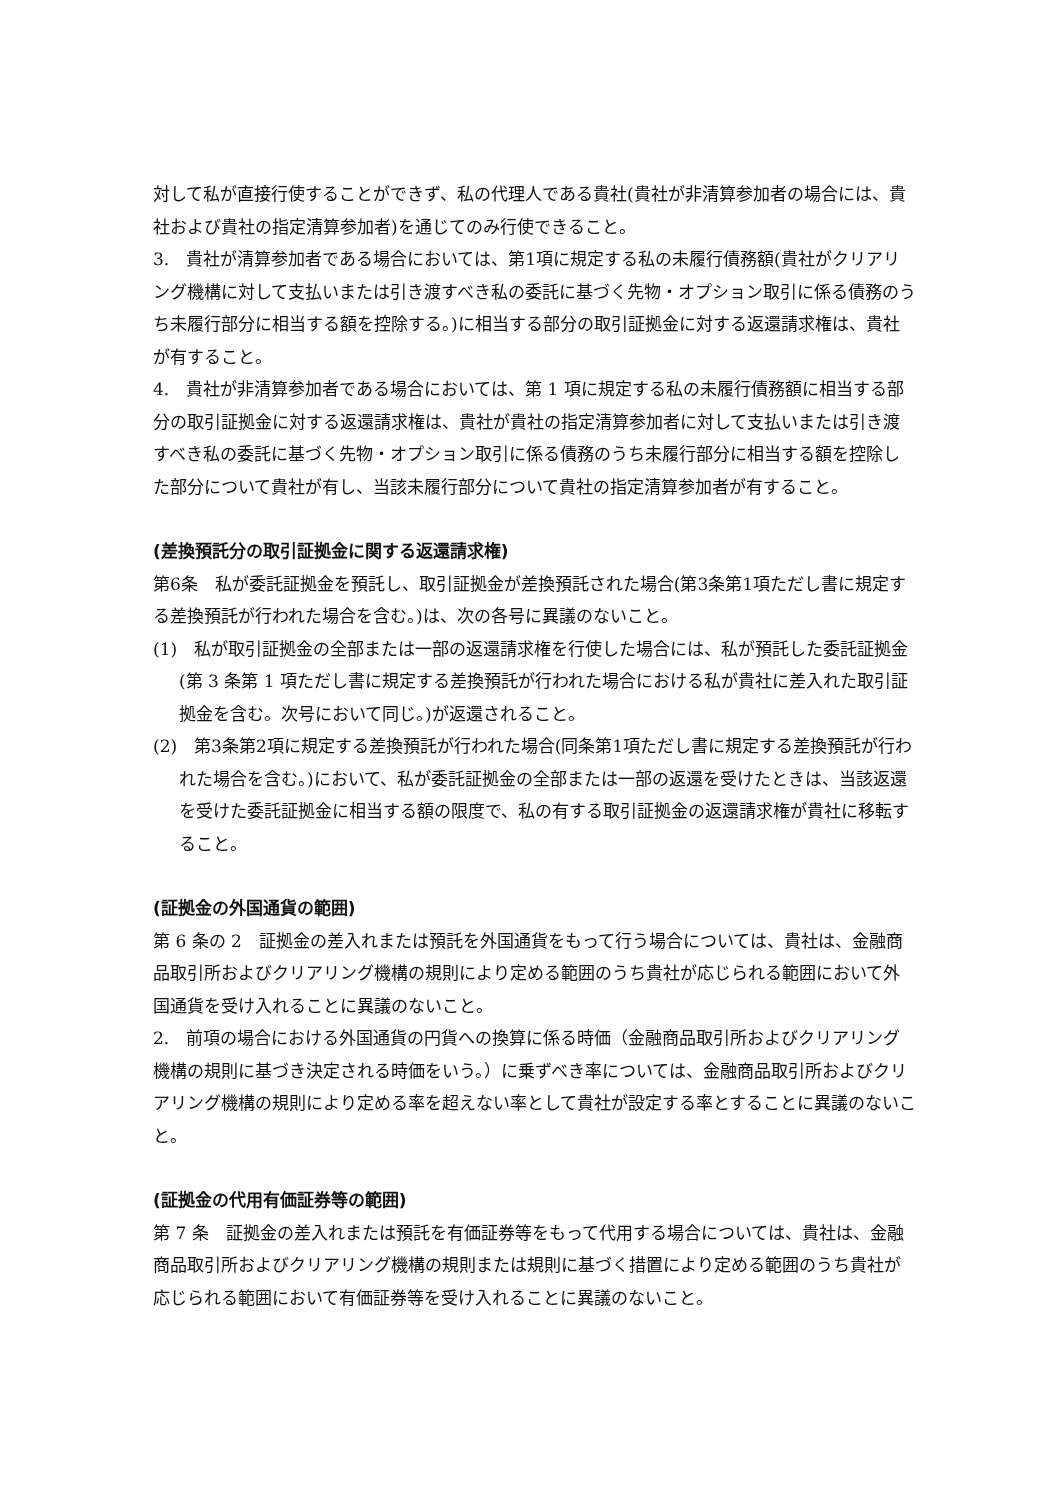対して私が直接行使することができず、私の代理人である貴社(貴社が非清算参加者の場合には、貴社および貴社の指定清算参加者)を通じてのみ行使できること。
3.　貴社が清算参加者である場合においては、第1項に規定する私の未履行債務額(貴社がクリアリング機構に対して支払いまたは引き渡すべき私の委託に基づく先物・オプション取引に係る債務のうち未履行部分に相当する額を控除する。)に相当する部分の取引証拠金に対する返還請求権は、貴社が有すること。
4.　貴社が非清算参加者である場合においては、第 1 項に規定する私の未履行債務額に相当する部分の取引証拠金に対する返還請求権は、貴社が貴社の指定清算参加者に対して支払いまたは引き渡すべき私の委託に基づく先物・オプション取引に係る債務のうち未履行部分に相当する額を控除した部分について貴社が有し、当該未履行部分について貴社の指定清算参加者が有すること。
(差換預託分の取引証拠金に関する返還請求権)
第6条　私が委託証拠金を預託し、取引証拠金が差換預託された場合(第3条第1項ただし書に規定する差換預託が行われた場合を含む。)は、次の各号に異議のないこと。
(1)　私が取引証拠金の全部または一部の返還請求権を行使した場合には、私が預託した委託証拠金(第 3 条第 1 項ただし書に規定する差換預託が行われた場合における私が貴社に差入れた取引証拠金を含む。次号において同じ。)が返還されること。
(2)　第3条第2項に規定する差換預託が行われた場合(同条第1項ただし書に規定する差換預託が行われた場合を含む。)において、私が委託証拠金の全部または一部の返還を受けたときは、当該返還を受けた委託証拠金に相当する額の限度で、私の有する取引証拠金の返還請求権が貴社に移転すること。
(証拠金の外国通貨の範囲)
第 6 条の 2　証拠金の差入れまたは預託を外国通貨をもって行う場合については、貴社は、金融商品取引所およびクリアリング機構の規則により定める範囲のうち貴社が応じられる範囲において外国通貨を受け入れることに異議のないこと。
2.　前項の場合における外国通貨の円貨への換算に係る時価（金融商品取引所およびクリアリング機構の規則に基づき決定される時価をいう。）に乗ずべき率については、金融商品取引所およびクリアリング機構の規則により定める率を超えない率として貴社が設定する率とすることに異議のないこと。
(証拠金の代用有価証券等の範囲)
第 7 条　証拠金の差入れまたは預託を有価証券等をもって代用する場合については、貴社は、金融商品取引所およびクリアリング機構の規則または規則に基づく措置により定める範囲のうち貴社が応じられる範囲において有価証券等を受け入れることに異議のないこと。